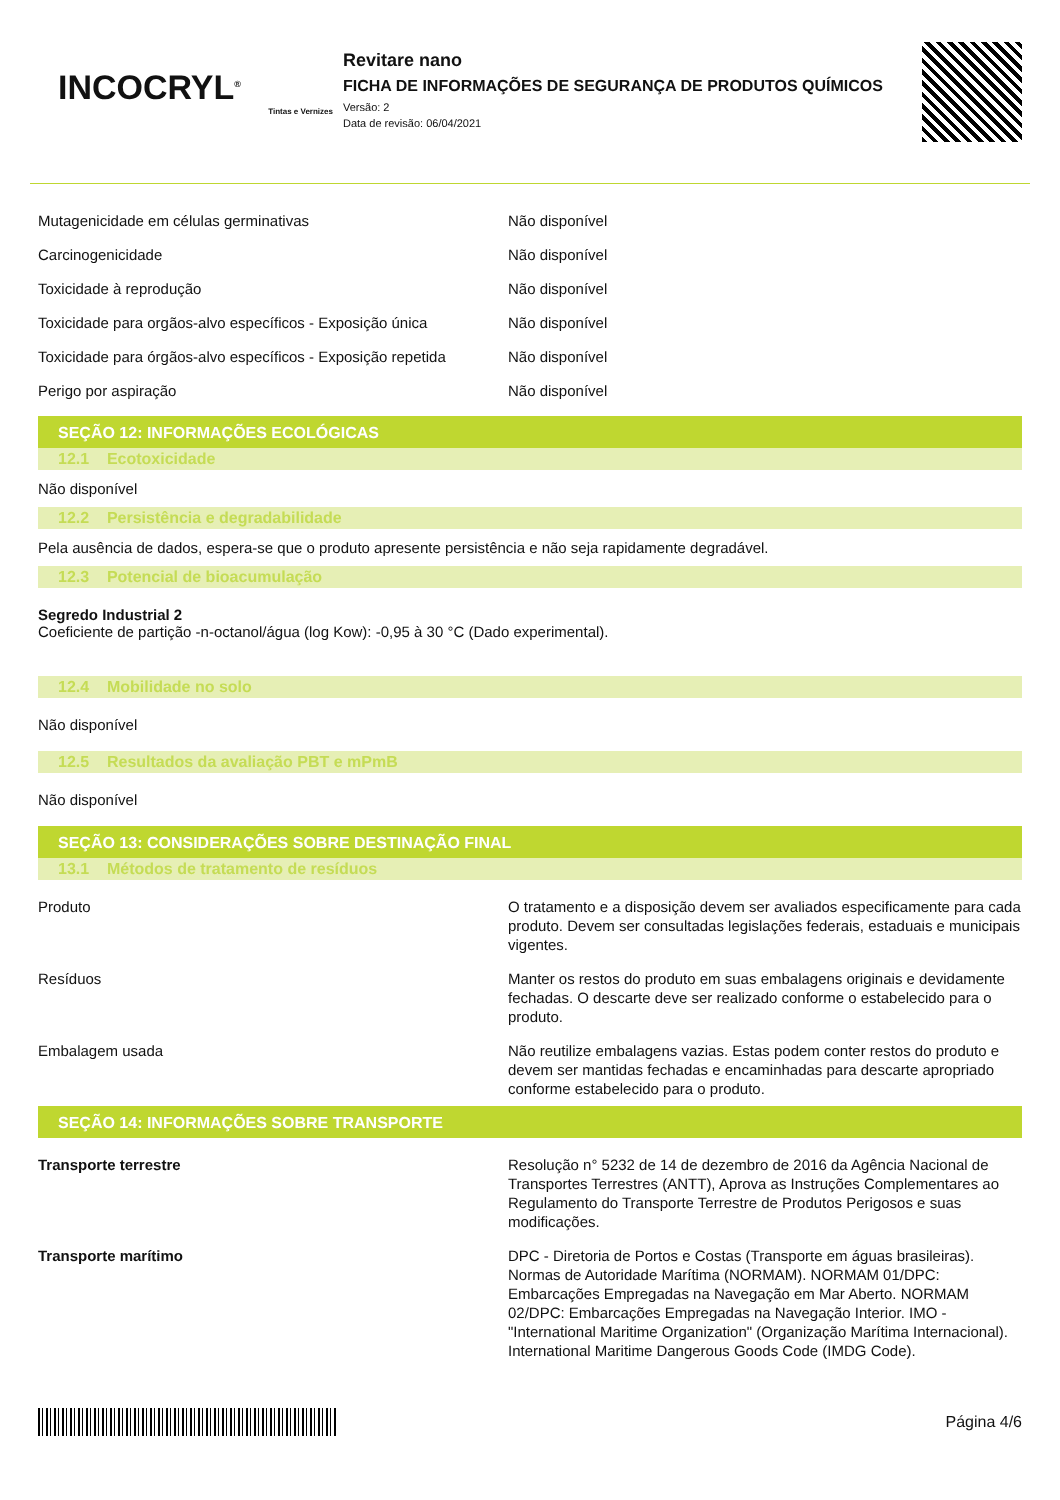INCOCRYL<sup>®</sup>
Tintas e Vernizes
Revitare nano
FICHA DE INFORMAÇÕES DE SEGURANÇA DE PRODUTOS QUÍMICOS
Versão: 2
Data de revisão: 06/04/2021
| Mutagenicidade em células germinativas | Não disponível |
| Carcinogenicidade | Não disponível |
| Toxicidade à reprodução | Não disponível |
| Toxicidade para orgãos-alvo específicos - Exposição única | Não disponível |
| Toxicidade para órgãos-alvo específicos - Exposição repetida | Não disponível |
| Perigo por aspiração | Não disponível |
SEÇÃO 12: INFORMAÇÕES ECOLÓGICAS
12.1 Ecotoxicidade
Não disponível
12.2 Persistência e degradabilidade
Pela ausência de dados, espera-se que o produto apresente persistência e não seja rapidamente degradável.
12.3 Potencial de bioacumulação
Segredo Industrial 2
Coeficiente de partição -n-octanol/água (log Kow): -0,95 à 30 °C (Dado experimental).
12.4 Mobilidade no solo
Não disponível
12.5 Resultados da avaliação PBT e mPmB
Não disponível
SEÇÃO 13: CONSIDERAÇÕES SOBRE DESTINAÇÃO FINAL
13.1 Métodos de tratamento de resíduos
| Produto | O tratamento e a disposição devem ser avaliados especificamente para cada produto. Devem ser consultadas legislações federais, estaduais e municipais vigentes. |
| Resíduos | Manter os restos do produto em suas embalagens originais e devidamente fechadas. O descarte deve ser realizado conforme o estabelecido para o produto. |
| Embalagem usada | Não reutilize embalagens vazias. Estas podem conter restos do produto e devem ser mantidas fechadas e encaminhadas para descarte apropriado conforme estabelecido para o produto. |
SEÇÃO 14: INFORMAÇÕES SOBRE TRANSPORTE
| Transporte terrestre | Resolução n° 5232 de 14 de dezembro de 2016 da Agência Nacional de Transportes Terrestres (ANTT), Aprova as Instruções Complementares ao Regulamento do Transporte Terrestre de Produtos Perigosos e suas modificações. |
| Transporte marítimo | DPC - Diretoria de Portos e Costas (Transporte em águas brasileiras). Normas de Autoridade Marítima (NORMAM). NORMAM 01/DPC: Embarcações Empregadas na Navegação em Mar Aberto. NORMAM 02/DPC: Embarcações Empregadas na Navegação Interior. IMO - "International Maritime Organization" (Organização Marítima Internacional). International Maritime Dangerous Goods Code (IMDG Code). |
Página 4/6